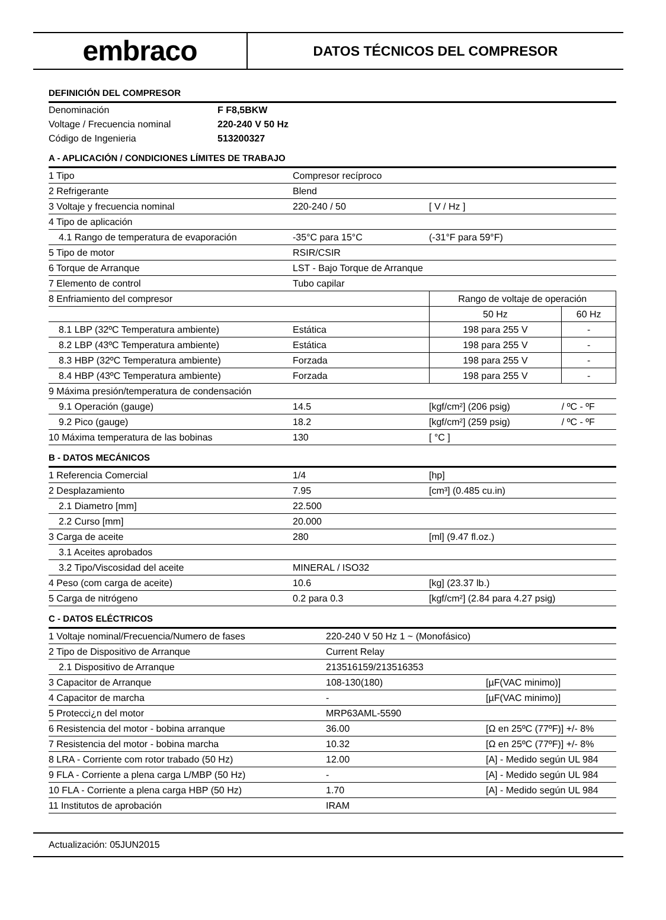embraco
DATOS TÉCNICOS DEL COMPRESOR
DEFINICIÓN DEL COMPRESOR
| Denominación | F F8,5BKW |
| Voltage / Frecuencia nominal | 220-240 V 50 Hz |
| Código de Ingenieria | 513200327 |
A - APLICACIÓN / CONDICIONES LÍMITES DE TRABAJO
| 1 Tipo | Compresor recíproco | | |
| 2 Refrigerante | Blend | | |
| 3 Voltaje y frecuencia nominal | 220-240 / 50 | [ V / Hz ] | |
| 4 Tipo de aplicación | | | |
| 4.1 Rango de temperatura de evaporación | -35°C para 15°C | (-31°F para 59°F) | |
| 5 Tipo de motor | RSIR/CSIR | | |
| 6 Torque de Arranque | LST - Bajo Torque de Arranque | | |
| 7 Elemento de control | Tubo capilar | | |
| 8 Enfriamiento del compresor | | Rango de voltaje de operación | |
| | | 50 Hz | 60 Hz |
| 8.1 LBP (32ºC Temperatura ambiente) | Estática | 198 para 255 V | - |
| 8.2 LBP (43ºC Temperatura ambiente) | Estática | 198 para 255 V | - |
| 8.3 HBP (32ºC Temperatura ambiente) | Forzada | 198 para 255 V | - |
| 8.4 HBP (43ºC Temperatura ambiente) | Forzada | 198 para 255 V | - |
| 9 Máxima presión/temperatura de condensación | | | |
| 9.1 Operación (gauge) | 14.5 | [kgf/cm²] (206 psig) | / ºC - ºF |
| 9.2 Pico (gauge) | 18.2 | [kgf/cm²] (259 psig) | / ºC - ºF |
| 10 Máxima temperatura de las bobinas | 130 | [ °C ] | |
B - DATOS MECÁNICOS
| 1 Referencia Comercial | 1/4 | [hp] |
| 2 Desplazamiento | 7.95 | [cm³] (0.485 cu.in) |
| 2.1 Diametro [mm] | 22.500 | |
| 2.2 Curso [mm] | 20.000 | |
| 3 Carga de aceite | 280 | [ml] (9.47 fl.oz.) |
| 3.1 Aceites aprobados | | |
| 3.2 Tipo/Viscosidad del aceite | MINERAL / ISO32 | |
| 4 Peso (com carga de aceite) | 10.6 | [kg] (23.37 lb.) |
| 5 Carga de nitrógeno | 0.2 para 0.3 | [kgf/cm²] (2.84 para 4.27 psig) |
C - DATOS ELÉCTRICOS
| 1 Voltaje nominal/Frecuencia/Numero de fases | 220-240 V 50 Hz 1 ~ (Monofásico) | |
| 2 Tipo de Dispositivo de Arranque | Current Relay | |
| 2.1 Dispositivo de Arranque | 213516159/213516353 | |
| 3 Capacitor de Arranque | 108-130(180) | [µF(VAC minimo)] |
| 4 Capacitor de marcha | - | [µF(VAC minimo)] |
| 5 Protecci¿n del motor | MRP63AML-5590 | |
| 6 Resistencia del motor - bobina arranque | 36.00 | [Ω en 25ºC (77ºF)] +/- 8% |
| 7 Resistencia del motor - bobina marcha | 10.32 | [Ω en 25ºC (77ºF)] +/- 8% |
| 8 LRA - Corriente com rotor trabado (50 Hz) | 12.00 | [A] - Medido según UL 984 |
| 9 FLA - Corriente a plena carga L/MBP (50 Hz) | - | [A] - Medido según UL 984 |
| 10 FLA - Corriente a plena carga HBP (50 Hz) | 1.70 | [A] - Medido según UL 984 |
| 11 Institutos de aprobación | IRAM | |
Actualización: 05JUN2015